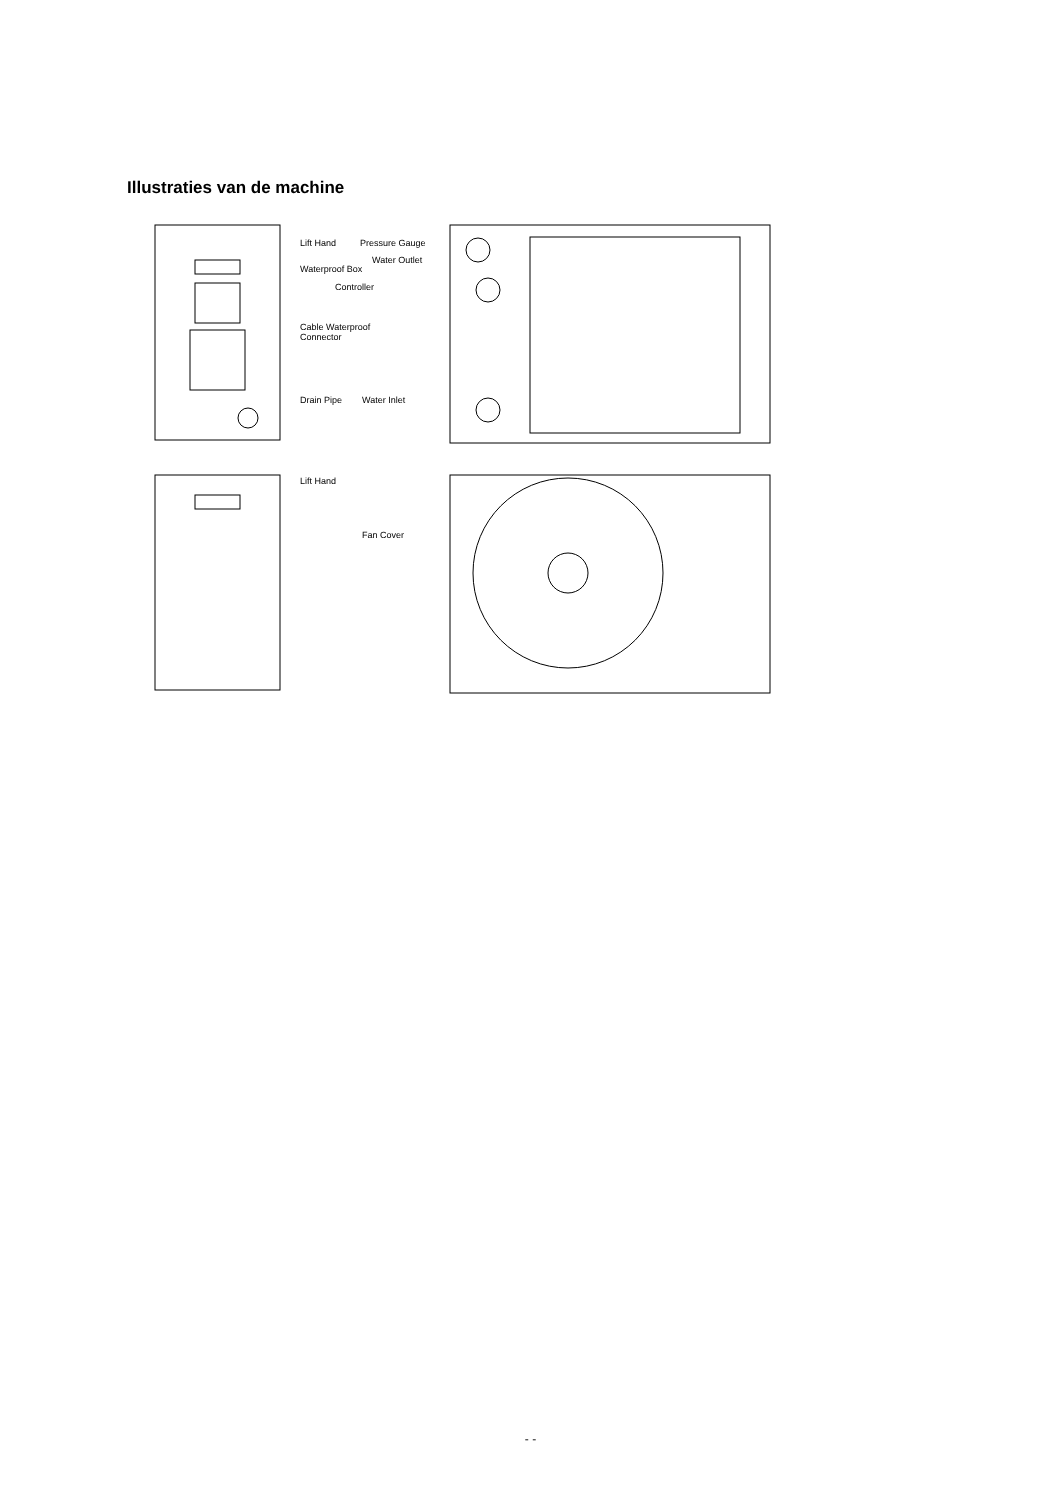Illustraties van de machine
Lift Hand
Pressure Gauge
Waterproof Box
Water Outlet
Controller
Cable Waterproof
Connector
Drain Pipe
Water Inlet
Lift Hand
Fan Cover
- -